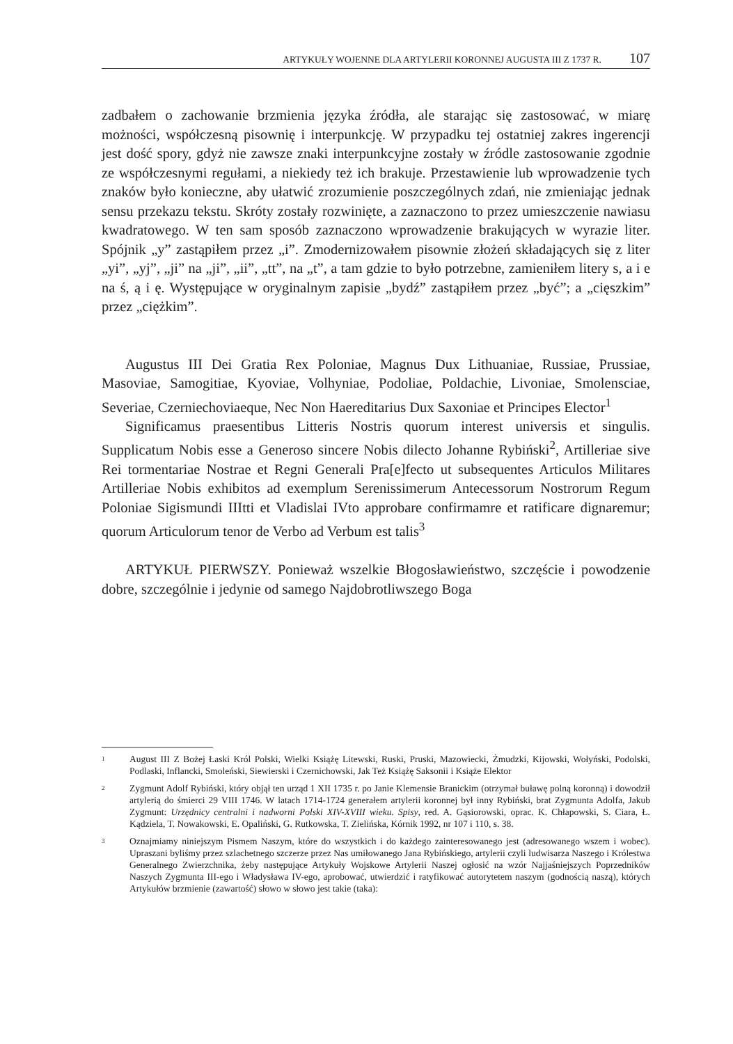ARTYKUŁY WOJENNE DLA ARTYLERII KORONNEJ AUGUSTA III Z 1737 R. 107
zadbałem o zachowanie brzmienia języka źródła, ale starając się zastosować, w miarę możności, współczesną pisownię i interpunkcję. W przypadku tej ostatniej zakres ingerencji jest dość spory, gdyż nie zawsze znaki interpunkcyjne zostały w źródle zastosowanie zgodnie ze współczesnymi regułami, a niekiedy też ich brakuje. Przestawienie lub wprowadzenie tych znaków było konieczne, aby ułatwić zrozumienie poszczególnych zdań, nie zmieniając jednak sensu przekazu tekstu. Skróty zostały rozwinięte, a zaznaczono to przez umieszczenie nawiasu kwadratowego. W ten sam sposób zaznaczono wprowadzenie brakujących w wyrazie liter. Spójnik „y” zastąpiłem przez „i”. Zmodernizowałem pisownie złożeń składających się z liter „yi”, „yj”, „ji” na „ji”, „ii”, „tt”, na „t”, a tam gdzie to było potrzebne, zamieniłem litery s, a i e na ś, ą i ę. Występujące w oryginalnym zapisie „bydź” zastąpiłem przez „być”; a „cięszkim” przez „ciężkim”.
Augustus III Dei Gratia Rex Poloniae, Magnus Dux Lithuaniae, Russiae, Prussiae, Masoviae, Samogitiae, Kyoviae, Volhyniae, Podoliae, Poldachie, Livoniae, Smolensciae, Severiae, Czerniechoviaeque, Nec Non Haereditarius Dux Saxoniae et Principes Elector<sup>1</sup>
Significamus praesentibus Litteris Nostris quorum interest universis et singulis. Supplicatum Nobis esse a Generoso sincere Nobis dilecto Johanne Rybiński<sup>2</sup>, Artilleriae sive Rei tormentariae Nostrae et Regni Generali Pra[e]fecto ut subsequentes Articulos Militares Artilleriae Nobis exhibitos ad exemplum Serenissimerum Antecessorum Nostrorum Regum Poloniae Sigismundi IIItti et Vladislai IVto approbare confirmamre et ratificare dignaremur; quorum Articulorum tenor de Verbo ad Verbum est talis<sup>3</sup>
ARTYKUŁ PIERWSZY. Ponieważ wszelkie Błogosławieństwo, szczęście i powodzenie dobre, szczególnie i jedynie od samego Najdobrotliwszego Boga
1 August III Z Bożej Łaski Król Polski, Wielki Książę Litewski, Ruski, Pruski, Mazowiecki, Żmudzki, Kijowski, Wołyński, Podolski, Podlaski, Inflancki, Smoleński, Siewierski i Czernichowski, Jak Też Książę Saksonii i Książe Elektor
2 Zygmunt Adolf Rybiński, który objął ten urząd 1 XII 1735 r. po Janie Klemensie Branickim (otrzymał buławę polną koronną) i dowodził artylerią do śmierci 29 VIII 1746. W latach 1714-1724 generałem artylerii koronnej był inny Rybiński, brat Zygmunta Adolfa, Jakub Zygmunt: Urzędnicy centralni i nadworni Polski XIV-XVIII wieku. Spisy, red. A. Gąsiorowski, oprac. K. Chłapowski, S. Ciara, Ł. Kądziela, T. Nowakowski, E. Opaliński, G. Rutkowska, T. Zielińska, Kórnik 1992, nr 107 i 110, s. 38.
3 Oznajmiamy niniejszym Pismem Naszym, które do wszystkich i do każdego zainteresowanego jest (adresowanego wszem i wobec). Upraszani byliśmy przez szlachetnego szczerze przez Nas umiłowanego Jana Rybińskiego, artylerii czyli ludwisarza Naszego i Królestwa Generalnego Zwierzchnika, żeby następujące Artykuły Wojskowe Artylerii Naszej ogłosić na wzór Najjaśniejszych Poprzedników Naszych Zygmunta III-ego i Władysława IV-ego, aprobować, utwierdzić i ratyfikować autorytetem naszym (godnością naszą), których Artykułów brzmienie (zawartość) słowo w słowo jest takie (taka):